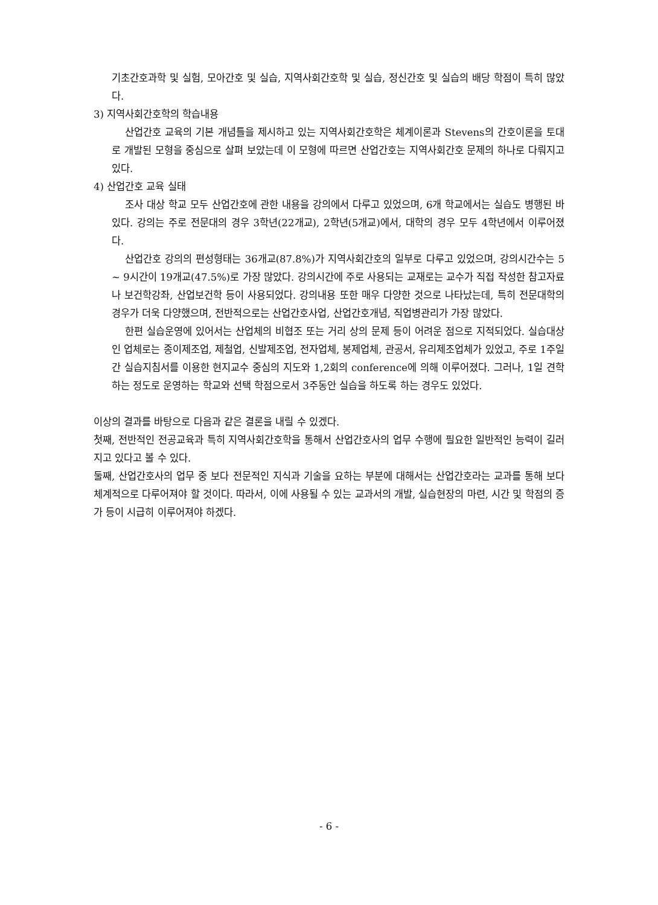기초간호과학 및 실험, 모아간호 및 실습, 지역사회간호학 및 실습, 정신간호 및 실습의 배당 학점이 특히 많았다.
3) 지역사회간호학의 학습내용
산업간호 교육의 기본 개념틀을 제시하고 있는 지역사회간호학은 체계이론과 Stevens의 간호이론을 토대로 개발된 모형을 중심으로 살펴 보았는데 이 모형에 따르면 산업간호는 지역사회간호 문제의 하나로 다뤄지고 있다.
4) 산업간호 교육 실태
조사 대상 학교 모두 산업간호에 관한 내용을 강의에서 다루고 있었으며, 6개 학교에서는 실습도 병행된 바 있다. 강의는 주로 전문대의 경우 3학년(22개교), 2학년(5개교)에서, 대학의 경우 모두 4학년에서 이루어졌다.
산업간호 강의의 편성형태는 36개교(87.8%)가 지역사회간호의 일부로 다루고 있었으며, 강의시간수는 5 ~ 9시간이 19개교(47.5%)로 가장 많았다. 강의시간에 주로 사용되는 교재로는 교수가 직접 작성한 참고자료나 보건학강좌, 산업보건학 등이 사용되었다. 강의내용 또한 매우 다양한 것으로 나타났는데, 특히 전문대학의 경우가 더욱 다양했으며, 전반적으로는 산업간호사업, 산업간호개념, 직업병관리가 가장 많았다.
한편 실습운영에 있어서는 산업체의 비협조 또는 거리 상의 문제 등이 어려운 점으로 지적되었다. 실습대상인 업체로는 종이제조업, 제철업, 신발제조업, 전자업체, 봉제업체, 관공서, 유리제조업체가 있었고, 주로 1주일간 실습지침서를 이용한 현지교수 중심의 지도와 1,2회의 conference에 의해 이루어졌다. 그러나, 1일 견학하는 정도로 운영하는 학교와 선택 학점으로서 3주동안 실습을 하도록 하는 경우도 있었다.
이상의 결과를 바탕으로 다음과 같은 결론을 내릴 수 있겠다.
첫째, 전반적인 전공교육과 특히 지역사회간호학을 통해서 산업간호사의 업무 수행에 필요한 일반적인 능력이 길러지고 있다고 볼 수 있다.
둘째, 산업간호사의 업무 중 보다 전문적인 지식과 기술을 요하는 부분에 대해서는 산업간호라는 교과를 통해 보다 체계적으로 다루어져야 할 것이다. 따라서, 이에 사용될 수 있는 교과서의 개발, 실습현장의 마련, 시간 및 학점의 증가 등이 시급히 이루어져야 하겠다.
- 6 -